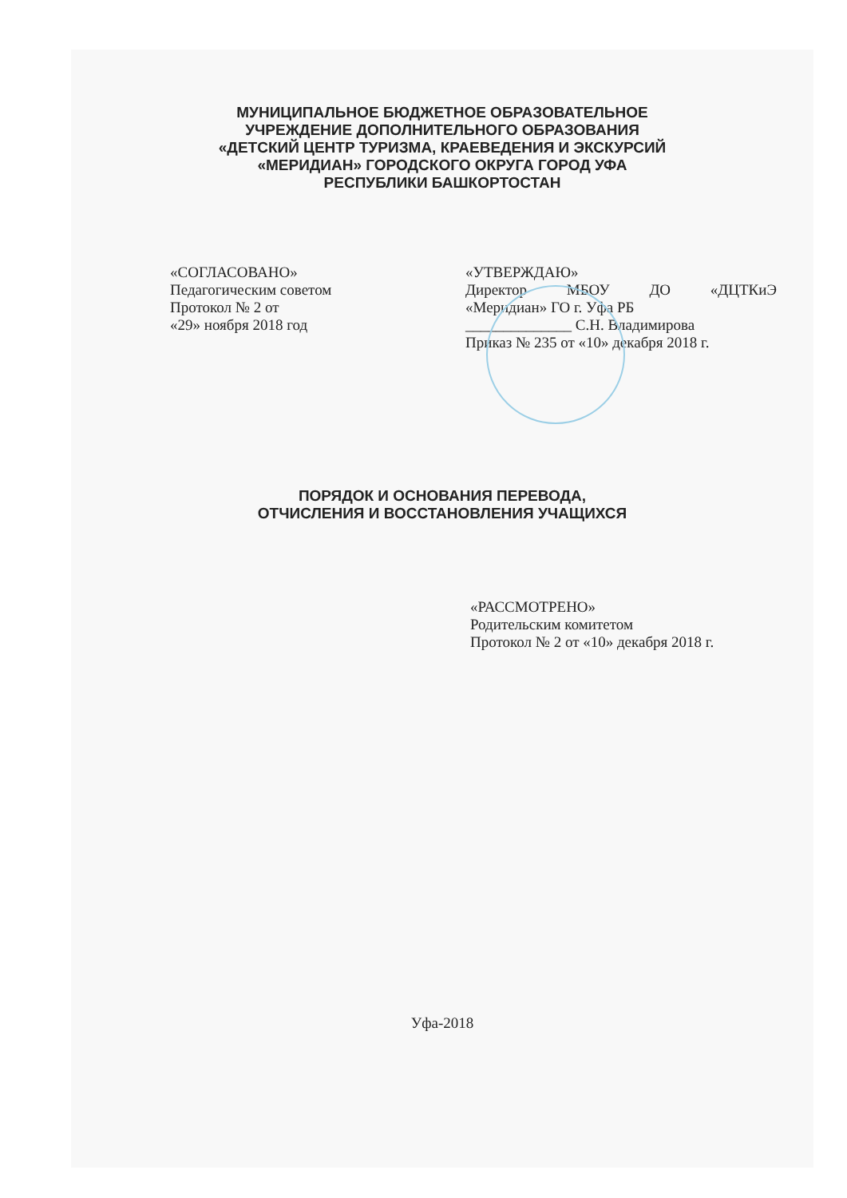МУНИЦИПАЛЬНОЕ БЮДЖЕТНОЕ ОБРАЗОВАТЕЛЬНОЕ
УЧРЕЖДЕНИЕ ДОПОЛНИТЕЛЬНОГО ОБРАЗОВАНИЯ
«ДЕТСКИЙ ЦЕНТР ТУРИЗМА, КРАЕВЕДЕНИЯ И ЭКСКУРСИЙ
«МЕРИДИАН» ГОРОДСКОГО ОКРУГА ГОРОД УФА
РЕСПУБЛИКИ БАШКОРТОСТАН
«СОГЛАСОВАНО»
Педагогическим советом
Протокол № 2 от
«29» ноября 2018 год
«УТВЕРЖДАЮ»
Директор МБОУ ДО «ДЦТКиЭ
«Меридиан» ГО г. Уфа РБ
______________ С.Н. Владимирова
Приказ № 235 от «10» декабря 2018 г.
ПОРЯДОК И ОСНОВАНИЯ ПЕРЕВОДА,
ОТЧИСЛЕНИЯ И ВОССТАНОВЛЕНИЯ УЧАЩИХСЯ
«РАССМОТРЕНО»
Родительским комитетом
Протокол № 2 от «10» декабря 2018 г.
Уфа-2018